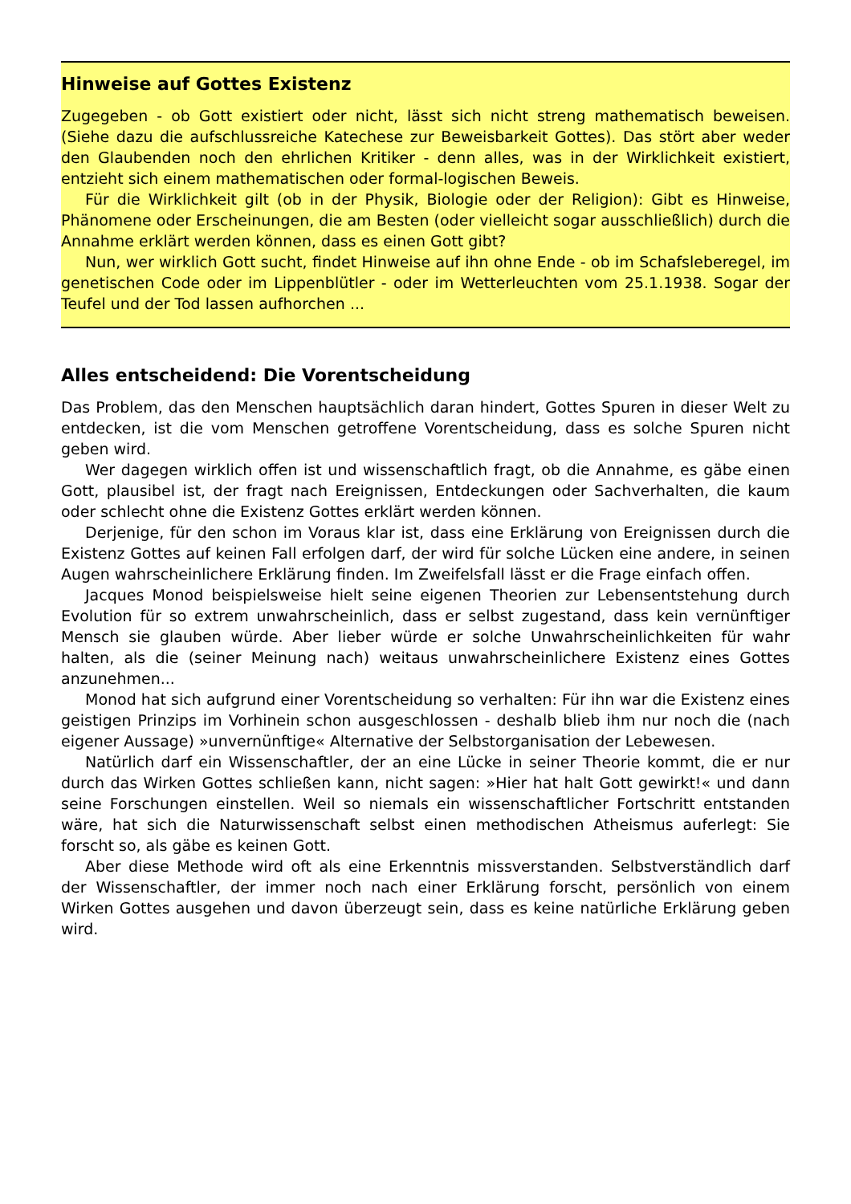Hinweise auf Gottes Existenz
Zugegeben - ob Gott existiert oder nicht, lässt sich nicht streng mathematisch beweisen. (Siehe dazu die aufschlussreiche Katechese zur Beweisbarkeit Gottes). Das stört aber weder den Glaubenden noch den ehrlichen Kritiker - denn alles, was in der Wirklichkeit existiert, entzieht sich einem mathematischen oder formal-logischen Beweis.
Für die Wirklichkeit gilt (ob in der Physik, Biologie oder der Religion): Gibt es Hinweise, Phänomene oder Erscheinungen, die am Besten (oder vielleicht sogar ausschließlich) durch die Annahme erklärt werden können, dass es einen Gott gibt?
Nun, wer wirklich Gott sucht, findet Hinweise auf ihn ohne Ende - ob im Schafsleberegel, im genetischen Code oder im Lippenblütler - oder im Wetterleuchten vom 25.1.1938. Sogar der Teufel und der Tod lassen aufhorchen ...
Alles entscheidend: Die Vorentscheidung
Das Problem, das den Menschen hauptsächlich daran hindert, Gottes Spuren in dieser Welt zu entdecken, ist die vom Menschen getroffene Vorentscheidung, dass es solche Spuren nicht geben wird.
Wer dagegen wirklich offen ist und wissenschaftlich fragt, ob die Annahme, es gäbe einen Gott, plausibel ist, der fragt nach Ereignissen, Entdeckungen oder Sachverhalten, die kaum oder schlecht ohne die Existenz Gottes erklärt werden können.
Derjenige, für den schon im Voraus klar ist, dass eine Erklärung von Ereignissen durch die Existenz Gottes auf keinen Fall erfolgen darf, der wird für solche Lücken eine andere, in seinen Augen wahrscheinlichere Erklärung finden. Im Zweifelsfall lässt er die Frage einfach offen.
Jacques Monod beispielsweise hielt seine eigenen Theorien zur Lebensentstehung durch Evolution für so extrem unwahrscheinlich, dass er selbst zugestand, dass kein vernünftiger Mensch sie glauben würde. Aber lieber würde er solche Unwahrscheinlichkeiten für wahr halten, als die (seiner Meinung nach) weitaus unwahrscheinlichere Existenz eines Gottes anzunehmen...
Monod hat sich aufgrund einer Vorentscheidung so verhalten: Für ihn war die Existenz eines geistigen Prinzips im Vorhinein schon ausgeschlossen - deshalb blieb ihm nur noch die (nach eigener Aussage) »unvernünftige« Alternative der Selbstorganisation der Lebewesen.
Natürlich darf ein Wissenschaftler, der an eine Lücke in seiner Theorie kommt, die er nur durch das Wirken Gottes schließen kann, nicht sagen: »Hier hat halt Gott gewirkt!« und dann seine Forschungen einstellen. Weil so niemals ein wissenschaftlicher Fortschritt entstanden wäre, hat sich die Naturwissenschaft selbst einen methodischen Atheismus auferlegt: Sie forscht so, als gäbe es keinen Gott.
Aber diese Methode wird oft als eine Erkenntnis missverstanden. Selbstverständlich darf der Wissenschaftler, der immer noch nach einer Erklärung forscht, persönlich von einem Wirken Gottes ausgehen und davon überzeugt sein, dass es keine natürliche Erklärung geben wird.